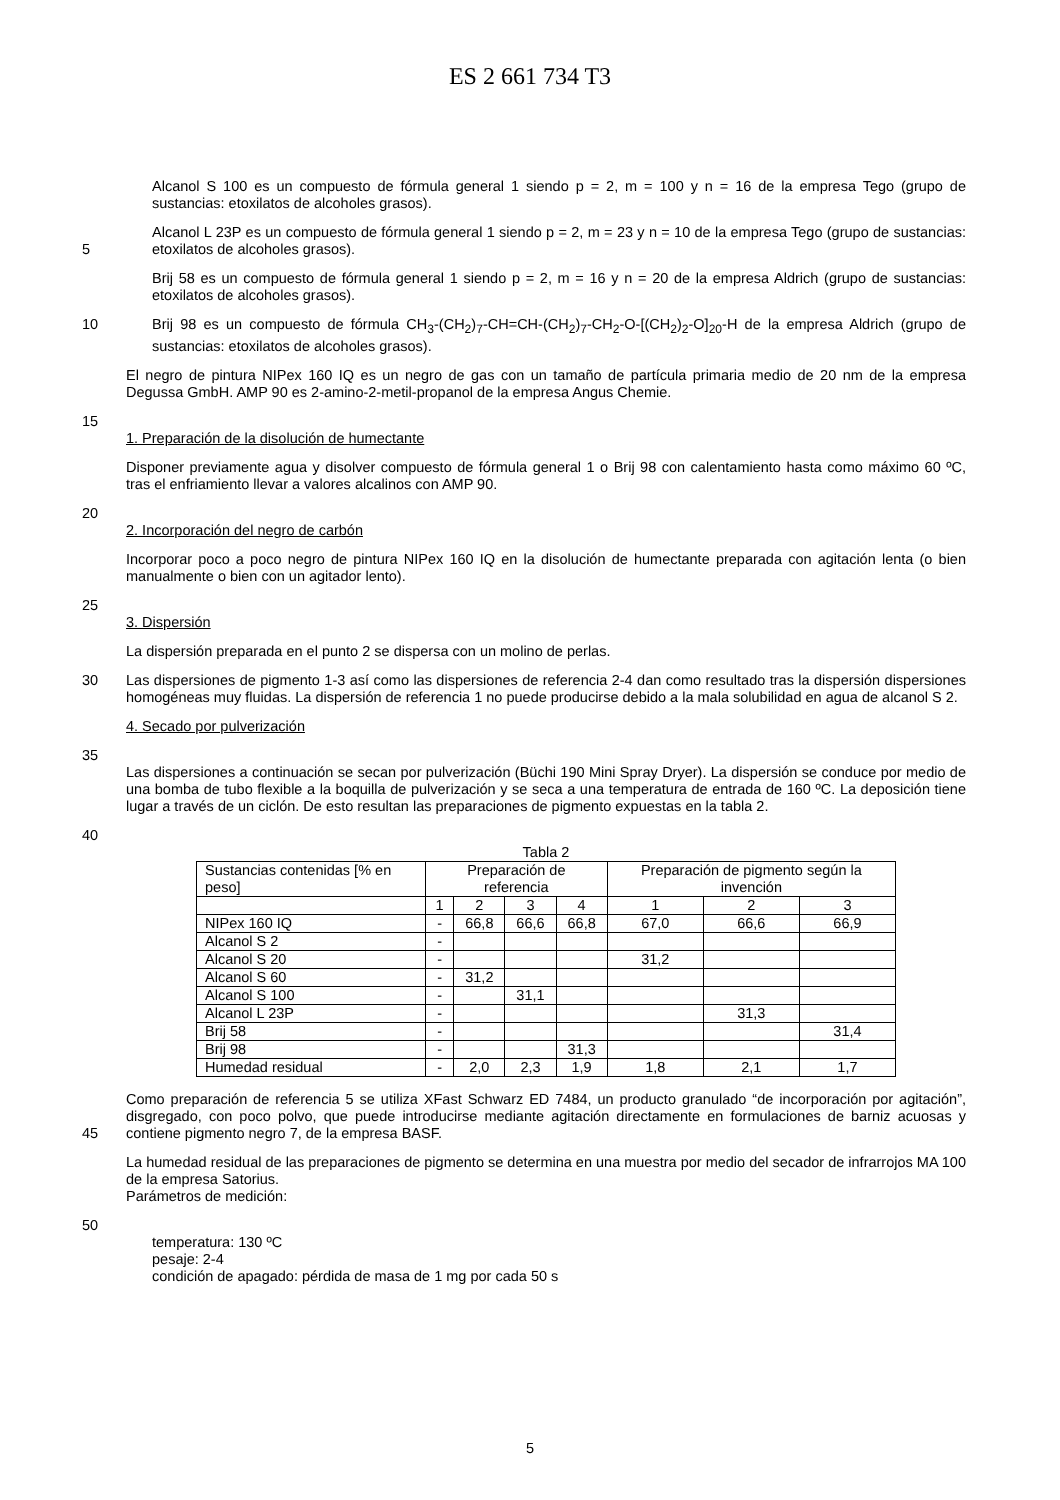ES 2 661 734 T3
Alcanol S 100 es un compuesto de fórmula general 1 siendo p = 2, m = 100 y n = 16 de la empresa Tego (grupo de sustancias: etoxilatos de alcoholes grasos).
5 Alcanol L 23P es un compuesto de fórmula general 1 siendo p = 2, m = 23 y n = 10 de la empresa Tego (grupo de sustancias: etoxilatos de alcoholes grasos).
Brij 58 es un compuesto de fórmula general 1 siendo p = 2, m = 16 y n = 20 de la empresa Aldrich (grupo de sustancias: etoxilatos de alcoholes grasos).
10 Brij 98 es un compuesto de fórmula CH<sub>3</sub>-(CH<sub>2</sub>)<sub>7</sub>-CH=CH-(CH<sub>2</sub>)<sub>7</sub>-CH<sub>2</sub>-O-[(CH<sub>2</sub>)<sub>2</sub>-O]<sub>20</sub>-H de la empresa Aldrich (grupo de sustancias: etoxilatos de alcoholes grasos).
El negro de pintura NIPex 160 IQ es un negro de gas con un tamaño de partícula primaria medio de 20 nm de la empresa Degussa GmbH. AMP 90 es 2-amino-2-metil-propanol de la empresa Angus Chemie.
15
1. Preparación de la disolución de humectante
Disponer previamente agua y disolver compuesto de fórmula general 1 o Brij 98 con calentamiento hasta como máximo 60 ºC, tras el enfriamiento llevar a valores alcalinos con AMP 90.
20
2. Incorporación del negro de carbón
Incorporar poco a poco negro de pintura NIPex 160 IQ en la disolución de humectante preparada con agitación lenta (o bien manualmente o bien con un agitador lento).
25
3. Dispersión
La dispersión preparada en el punto 2 se dispersa con un molino de perlas.
30 Las dispersiones de pigmento 1-3 así como las dispersiones de referencia 2-4 dan como resultado tras la dispersión dispersiones homogéneas muy fluidas. La dispersión de referencia 1 no puede producirse debido a la mala solubilidad en agua de alcanol S 2.
4. Secado por pulverización
35
Las dispersiones a continuación se secan por pulverización (Büchi 190 Mini Spray Dryer). La dispersión se conduce por medio de una bomba de tubo flexible a la boquilla de pulverización y se seca a una temperatura de entrada de 160 ºC. La deposición tiene lugar a través de un ciclón. De esto resultan las preparaciones de pigmento expuestas en la tabla 2.
40
Tabla 2
| Sustancias contenidas [% en peso] | Preparación de referencia | | | | Preparación de pigmento según la invención | | |
| --- | --- | --- | --- | --- | --- | --- | --- |
| | 1 | 2 | 3 | 4 | 1 | 2 | 3 |
| NIPex 160 IQ | - | 66,8 | 66,6 | 66,8 | 67,0 | 66,6 | 66,9 |
| Alcanol S 2 | - | | | | | | |
| Alcanol S 20 | - | | | | 31,2 | | |
| Alcanol S 60 | - | 31,2 | | | | | |
| Alcanol S 100 | - | | 31,1 | | | | |
| Alcanol L 23P | - | | | | | 31,3 | |
| Brij 58 | - | | | | | | 31,4 |
| Brij 98 | - | | | 31,3 | | | |
| Humedad residual | - | 2,0 | 2,3 | 1,9 | 1,8 | 2,1 | 1,7 |
45 Como preparación de referencia 5 se utiliza XFast Schwarz ED 7484, un producto granulado “de incorporación por agitación”, disgregado, con poco polvo, que puede introducirse mediante agitación directamente en formulaciones de barniz acuosas y contiene pigmento negro 7, de la empresa BASF.
La humedad residual de las preparaciones de pigmento se determina en una muestra por medio del secador de infrarrojos MA 100 de la empresa Satorius.
Parámetros de medición:
50
temperatura: 130 ºC
pesaje: 2-4
condición de apagado: pérdida de masa de 1 mg por cada 50 s
5